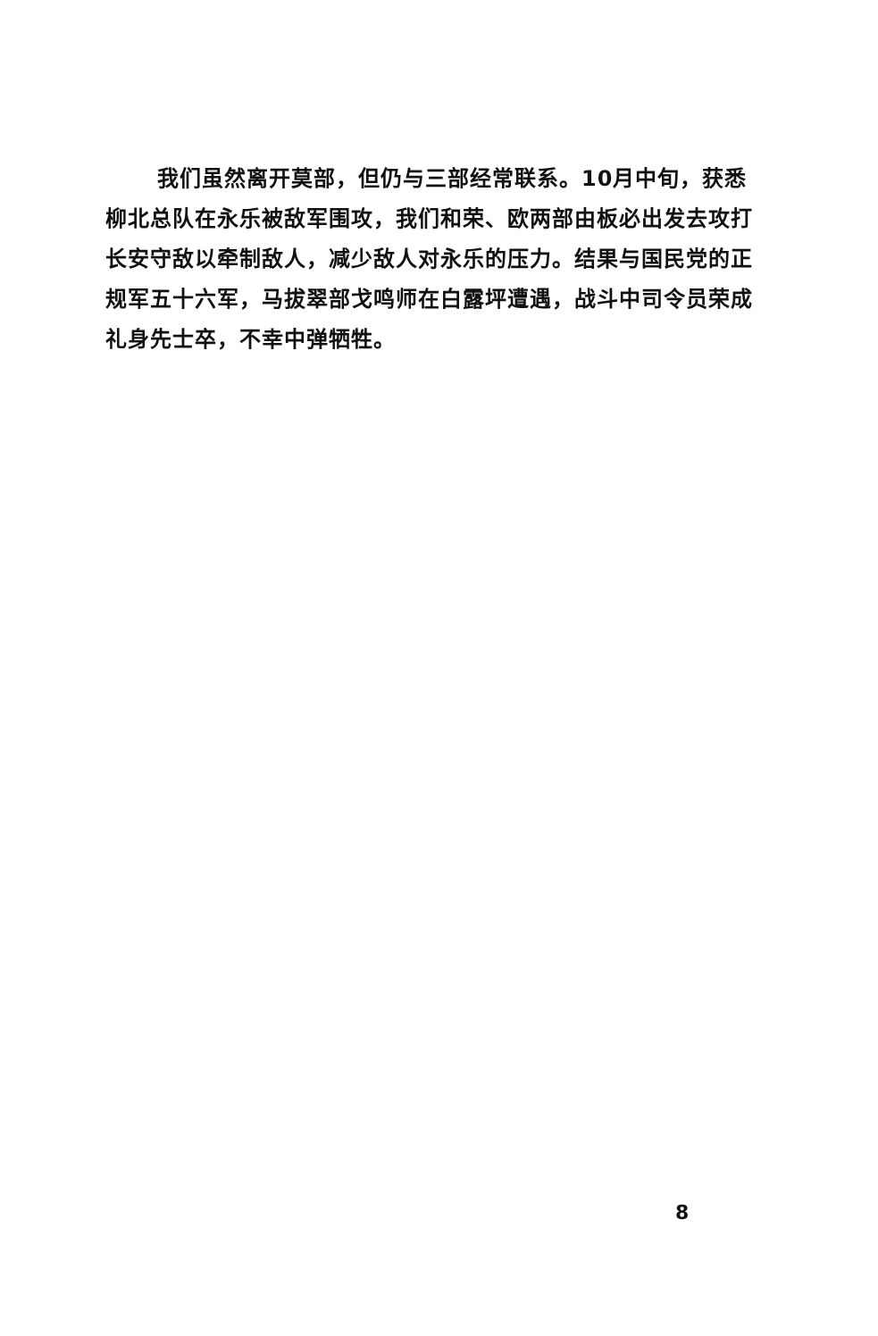我们虽然离开莫部，但仍与三部经常联系。10月中旬，获悉柳北总队在永乐被敌军围攻，我们和荣、欧两部由板必出发去攻打长安守敌以牵制敌人，减少敌人对永乐的压力。结果与国民党的正规军五十六军，马拔翠部戈鸣师在白露坪遭遇，战斗中司令员荣成礼身先士卒，不幸中弹牺牲。
8